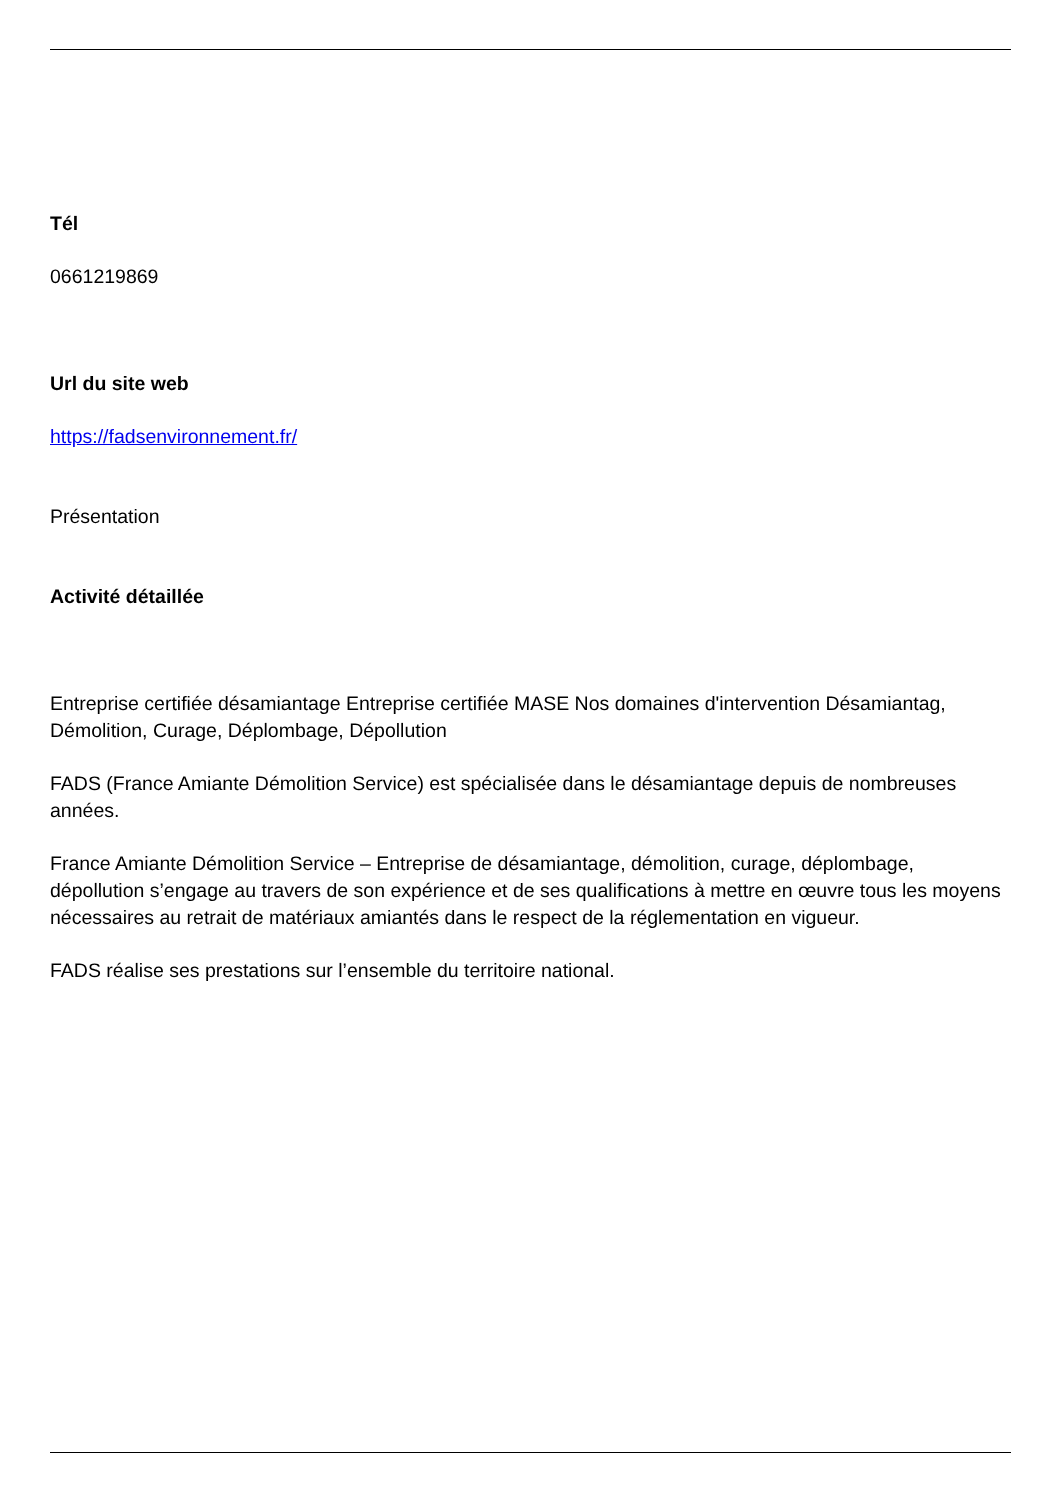Tél
0661219869
Url du site web
https://fadsenvironnement.fr/
Présentation
Activité détaillée
Entreprise certifiée désamiantage Entreprise certifiée MASE Nos domaines d'intervention Désamiantag, Démolition, Curage, Déplombage, Dépollution
FADS (France Amiante Démolition Service) est spécialisée dans le désamiantage depuis de nombreuses années.
France Amiante Démolition Service – Entreprise de désamiantage, démolition, curage, déplombage, dépollution s’engage au travers de son expérience et de ses qualifications à mettre en œuvre tous les moyens nécessaires au retrait de matériaux amiantés dans le respect de la réglementation en vigueur.
FADS réalise ses prestations sur l’ensemble du territoire national.